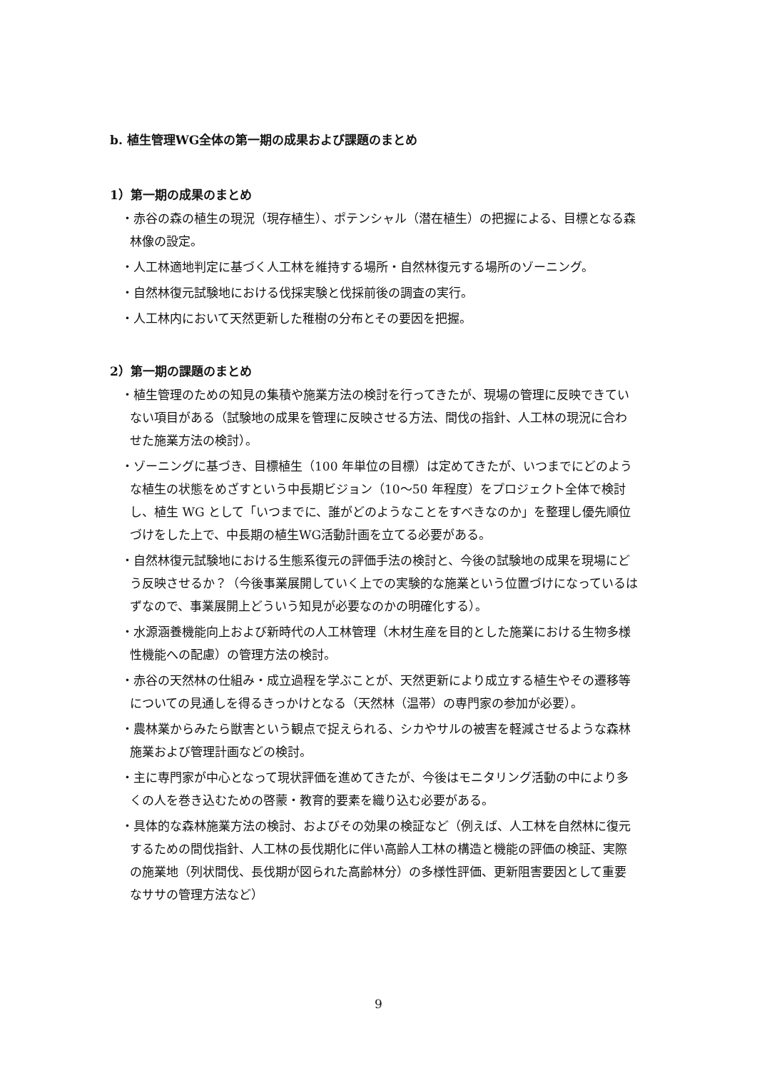b. 植生管理WG全体の第一期の成果および課題のまとめ
1）第一期の成果のまとめ
・赤谷の森の植生の現況（現存植生）、ポテンシャル（潜在植生）の把握による、目標となる森林像の設定。
・人工林適地判定に基づく人工林を維持する場所・自然林復元する場所のゾーニング。
・自然林復元試験地における伐採実験と伐採前後の調査の実行。
・人工林内において天然更新した稚樹の分布とその要因を把握。
2）第一期の課題のまとめ
・植生管理のための知見の集積や施業方法の検討を行ってきたが、現場の管理に反映できていない項目がある（試験地の成果を管理に反映させる方法、間伐の指針、人工林の現況に合わせた施業方法の検討）。
・ゾーニングに基づき、目標植生（100 年単位の目標）は定めてきたが、いつまでにどのような植生の状態をめざすという中長期ビジョン（10〜50 年程度）をプロジェクト全体で検討し、植生 WG として「いつまでに、誰がどのようなことをすべきなのか」を整理し優先順位づけをした上で、中長期の植生WG活動計画を立てる必要がある。
・自然林復元試験地における生態系復元の評価手法の検討と、今後の試験地の成果を現場にどう反映させるか？（今後事業展開していく上での実験的な施業という位置づけになっているはずなので、事業展開上どういう知見が必要なのかの明確化する）。
・水源涵養機能向上および新時代の人工林管理（木材生産を目的とした施業における生物多様性機能への配慮）の管理方法の検討。
・赤谷の天然林の仕組み・成立過程を学ぶことが、天然更新により成立する植生やその遷移等についての見通しを得るきっかけとなる（天然林（温帯）の専門家の参加が必要）。
・農林業からみたら獣害という観点で捉えられる、シカやサルの被害を軽減させるような森林施業および管理計画などの検討。
・主に専門家が中心となって現状評価を進めてきたが、今後はモニタリング活動の中により多くの人を巻き込むための啓蒙・教育的要素を織り込む必要がある。
・具体的な森林施業方法の検討、およびその効果の検証など（例えば、人工林を自然林に復元するための間伐指針、人工林の長伐期化に伴い高齢人工林の構造と機能の評価の検証、実際の施業地（列状間伐、長伐期が図られた高齢林分）の多様性評価、更新阻害要因として重要なササの管理方法など）
9